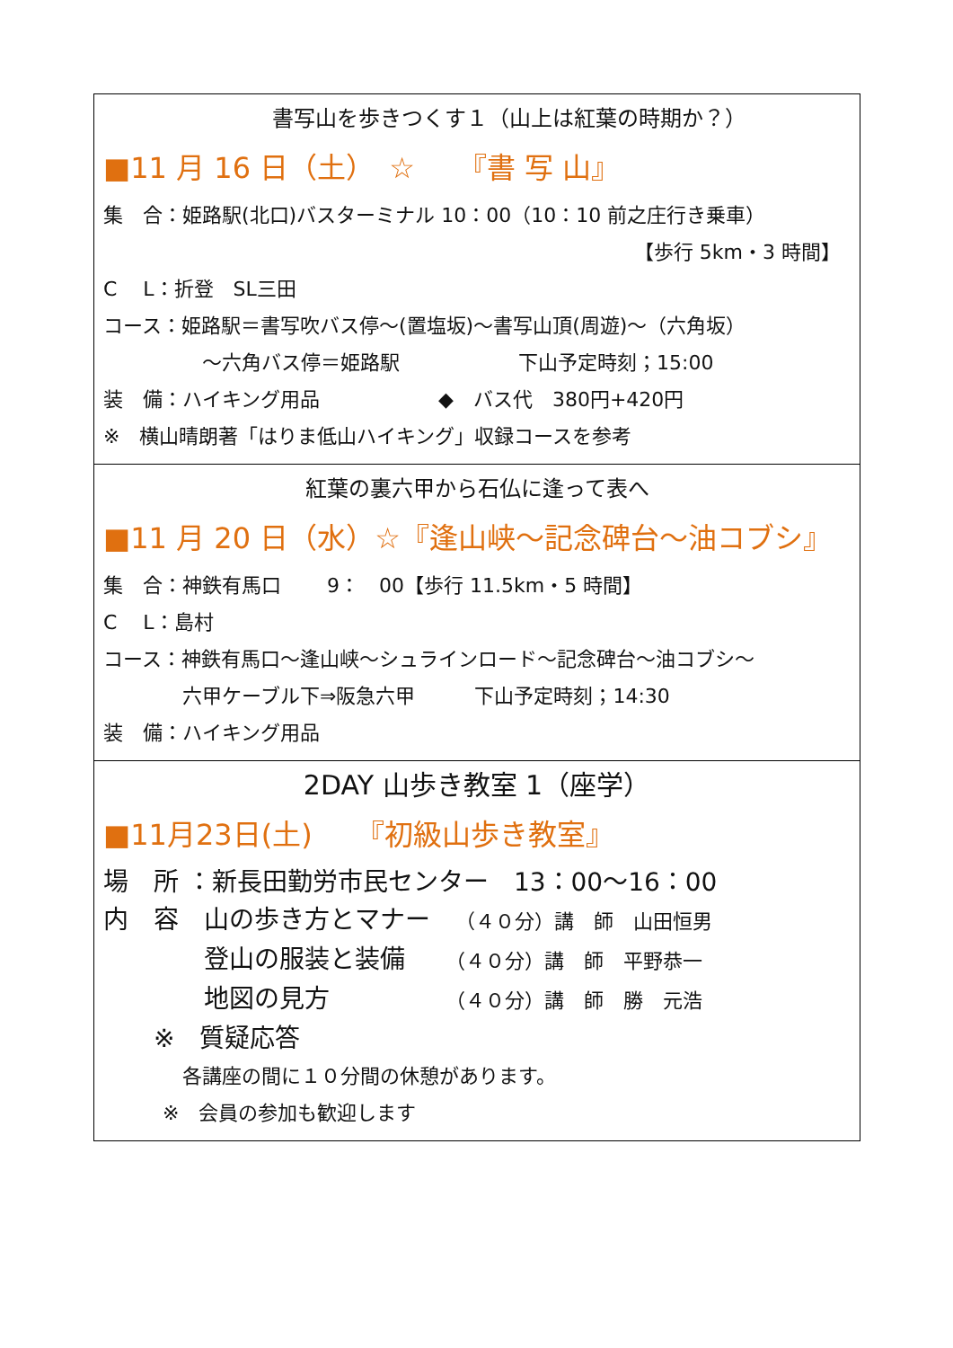書写山を歩きつくす１（山上は紅葉の時期か？）
■11 月 16 日（土）　☆　　『書 写 山』
集　合：姫路駅(北口)バスターミナル 10：00（10：10 前之庄行き乗車）
【歩行 5km・3 時間】　
C　 L：折登　SL三田
コース：姫路駅＝書写吹バス停～(置塩坂)～書写山頂(周遊)～（六角坂）
　　　　　～六角バス停＝姫路駅　　　　　　下山予定時刻；15:00
装　備：ハイキング用品　　　　　　◆　バス代　380円+420円
※　横山晴朗著「はりま低山ハイキング」収録コースを参考
紅葉の裏六甲から石仏に逢って表へ
■11 月 20 日（水）☆『逢山峡～記念碑台～油コブシ』
集　合：神鉄有馬口　　 9：　00【歩行 11.5km・5 時間】
C　 L：島村
コース：神鉄有馬口～逢山峡～シュラインロード～記念碑台～油コブシ～
　　　　六甲ケーブル下⇒阪急六甲　　　下山予定時刻；14:30
装　備：ハイキング用品
2DAY 山歩き教室 1（座学）
■11月23日(土)　　『初級山歩き教室』
場　所 ：新長田勤労市民センター　13：00～16：00
内　容　山の歩き方とマナー　（４０分）講　師　山田恒男
　　　　登山の服装と装備　　（４０分）講　師　平野恭一
　　　　地図の見方　　　　　（４０分）講　師　勝　元浩
　　※　質疑応答
　　　　各講座の間に１０分間の休憩があります。
　　　※　会員の参加も歓迎します